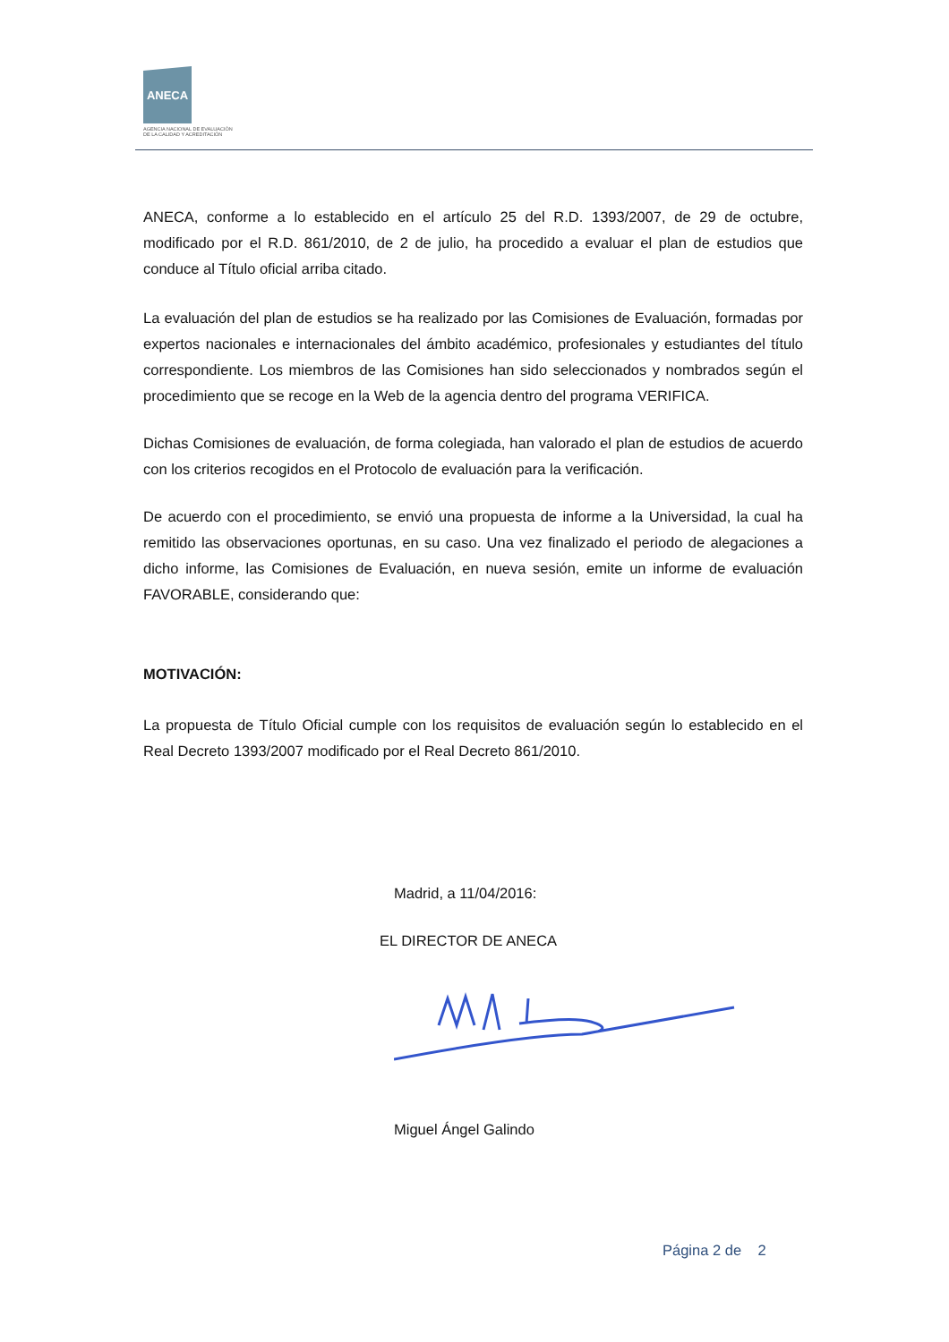ANECA
AGENCIA NACIONAL DE EVALUACIÓN
DE LA CALIDAD Y ACREDITACIÓN
ANECA, conforme a lo establecido en el artículo 25 del R.D. 1393/2007, de 29 de octubre, modificado por el R.D. 861/2010, de 2 de julio, ha procedido a evaluar el plan de estudios que conduce al Título oficial arriba citado.
La evaluación del plan de estudios se ha realizado por las Comisiones de Evaluación, formadas por expertos nacionales e internacionales del ámbito académico, profesionales y estudiantes del título correspondiente. Los miembros de las Comisiones han sido seleccionados y nombrados según el procedimiento que se recoge en la Web de la agencia dentro del programa VERIFICA.
Dichas Comisiones de evaluación, de forma colegiada, han valorado el plan de estudios de acuerdo con los criterios recogidos en el Protocolo de evaluación para la verificación.
De acuerdo con el procedimiento, se envió una propuesta de informe a la Universidad, la cual ha remitido las observaciones oportunas, en su caso. Una vez finalizado el periodo de alegaciones a dicho informe, las Comisiones de Evaluación, en nueva sesión, emite un informe de evaluación FAVORABLE, considerando que:
MOTIVACIÓN:
La propuesta de Título Oficial cumple con los requisitos de evaluación según lo establecido en el Real Decreto 1393/2007 modificado por el Real Decreto 861/2010.
Madrid, a 11/04/2016:
EL DIRECTOR DE ANECA
Miguel Ángel Galindo
Página 2 de 2